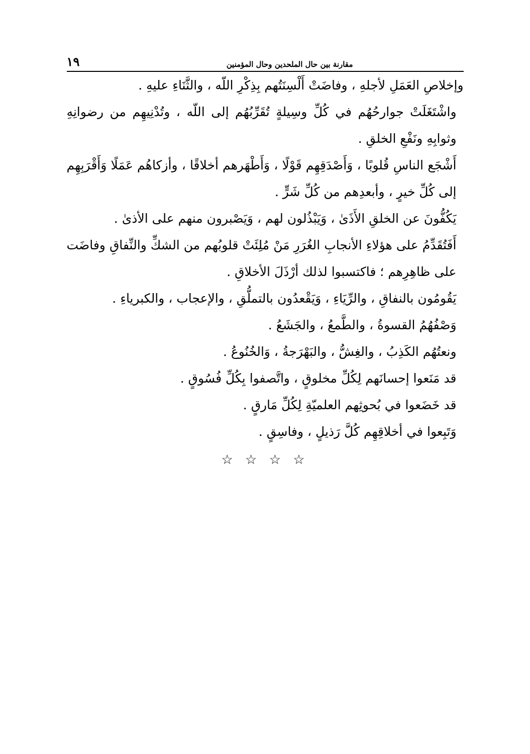مقارنة بين حال الملحدين وحال المؤمنين ١٩
وإخلاصِ العَمَلِ لأجلهِ ، وفاضَتْ أَلْسِنَتُهم بِذِكْرِ اللّه ، والثَّنَاءِ عليهِ .
واشْتَغَلَتْ جوارحُهُم في كُلِّ وسِيلةٍ تُقَرِّبُهُم إلى اللّه ، وتُدْنِيهِم من رضوانِهِ وثوابِهِ ونَفْعِ الخلقِ .
أَشْجَع الناسِ قُلوبًا ، وَأَصْدَقِهِم قَوْلًا ، وَأَطْهَرهم أخلاقًا ، وأزكاهُم عَمَلًا وَأَقْرَبِهِم إلى كُلِّ خيرٍ ، وأبعدِهم من كُلِّ شَرٍّ .
يَكُفُّونَ عن الخلقِ الأَذَىٰ ، وَيَبْذُلون لهم ، وَيَصْبرون منهم على الأذىٰ .
أَفَتُقَدِّمُ على هؤلاءِ الأنجابِ الغُرَرِ مَنْ مُلِئَتْ قلوبُهم من الشكِّ والنِّفاقِ وفاضَت على ظاهِرِهم ؛ فاكتسبوا لذلك أرْذَلَ الأخلاقِ .
يَقُومُون بالنفاقِ ، والرِّيَاءِ ، وَيَقْعدُون بالتملُّقِ ، والإعجاب ، والكبرياءِ .
وَصْفُهُمُ القسوةُ ، والطَّمعُ ، والجَشَعُ .
ونعتُهُم الكَذِبُ ، والغِشُّ ، والبَهْرَجةُ ، وَالخُنُوعُ .
قد مَنَعوا إحسانَهم لِكُلِّ مخلوقٍ ، واتَّصفوا بِكُلِّ فُسُوقٍ .
قد خَضَعوا في بُحوثِهم العلميّةِ لِكُلِّ مَارقٍ .
وَتَبِعوا في أخلاقِهِم كُلَّ رَذيلٍ ، وفاسِقٍ .
☆ ☆ ☆ ☆